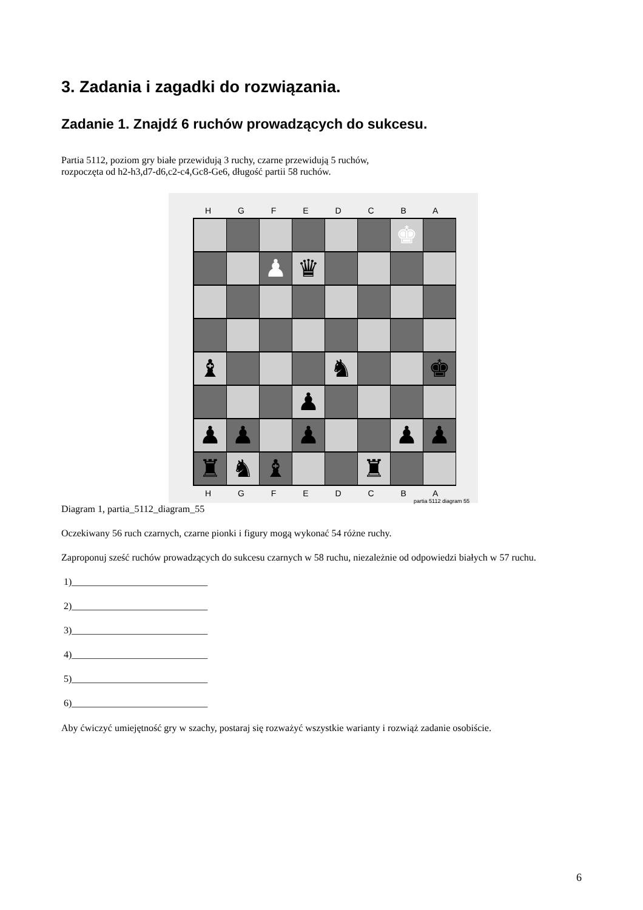3. Zadania i zagadki do rozwiązania.
Zadanie 1. Znajdź 6 ruchów prowadzących do sukcesu.
Partia 5112, poziom gry białe przewidują 3 ruchy, czarne przewidują 5 ruchów,
rozpoczęta od h2-h3,d7-d6,c2-c4,Gc8-Ge6, długość partii 58 ruchów.
H G F E D C B A
♚
♟
♛
♝
♞
♚
♟
♟
♟
♟
♟
♟
♜
♞
♝
♜
H G F E D C B A
partia 5112 diagram 55
Diagram 1, partia_5112_diagram_55
Oczekiwany 56 ruch czarnych, czarne pionki i figury mogą wykonać 54 różne ruchy.
Zaproponuj sześć ruchów prowadzących do sukcesu czarnych w 58 ruchu, niezależnie od odpowiedzi białych w 57 ruchu.
1)____________________________
2)____________________________
3)____________________________
4)____________________________
5)____________________________
6)____________________________
Aby ćwiczyć umiejętność gry w szachy, postaraj się rozważyć wszystkie warianty i rozwiąż zadanie osobiście.
6